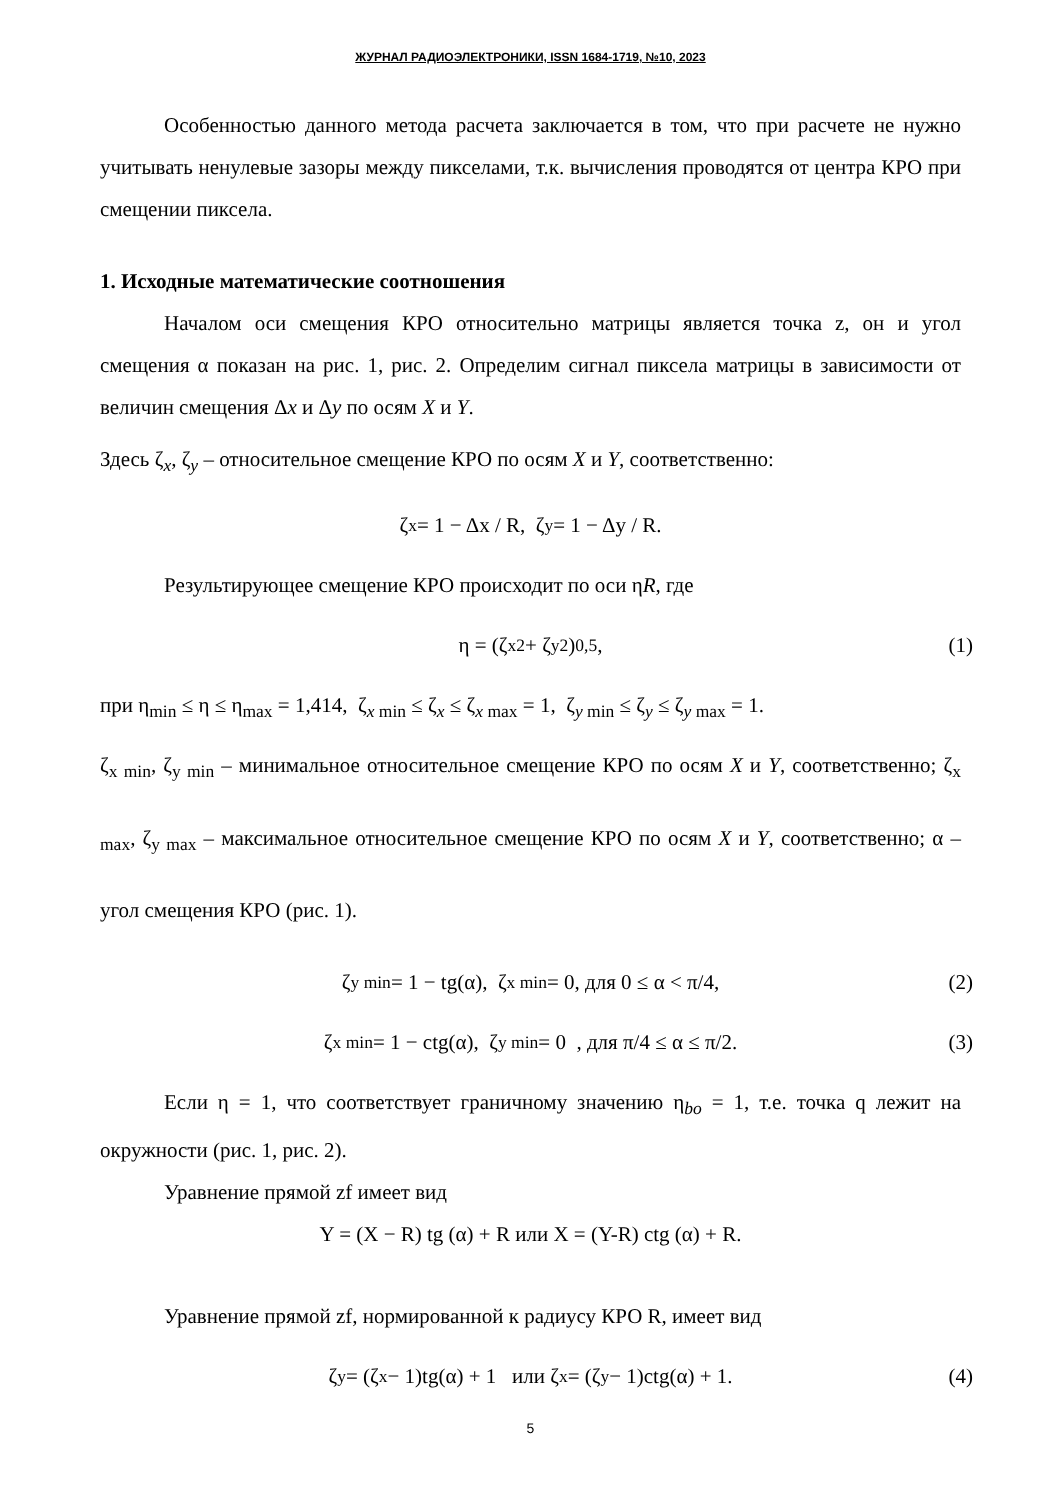ЖУРНАЛ РАДИОЭЛЕКТРОНИКИ, ISSN 1684-1719, №10, 2023
Особенностью данного метода расчета заключается в том, что при расчете не нужно учитывать ненулевые зазоры между пикселами, т.к. вычисления проводятся от центра КРО при смещении пиксела.
1. Исходные математические соотношения
Началом оси смещения КРО относительно матрицы является точка z, он и угол смещения α показан на рис. 1, рис. 2. Определим сигнал пиксела матрицы в зависимости от величин смещения Δx и Δy по осям X и Y.
Здесь ζ<sub>x</sub>, ζ<sub>y</sub> – относительное смещение КРО по осям X и Y, соответственно:
ζ<sub>x</sub> = 1 − Δx / R, ζ<sub>y</sub> = 1 − Δy / R.
Результирующее смещение КРО происходит по оси ηR, где
η = (ζ<sub>x</sub><sup>2</sup> + ζ<sub>y</sub><sup>2</sup>)<sup>0,5</sup>, (1)
при η<sub>min</sub> ≤ η ≤ η<sub>max</sub> = 1,414, ζ<sub>x min</sub> ≤ ζ<sub>x</sub> ≤ ζ<sub>x max</sub> = 1, ζ<sub>y min</sub> ≤ ζ<sub>y</sub> ≤ ζ<sub>y max</sub> = 1.
ζ<sub>x min</sub>, ζ<sub>y min</sub> – минимальное относительное смещение КРО по осям X и Y, соответственно; ζ<sub>x max</sub>, ζ<sub>y max</sub> – максимальное относительное смещение КРО по осям X и Y, соответственно; α – угол смещения КРО (рис. 1).
ζ<sub>y min</sub> = 1 − tg(α), ζ<sub>x min</sub> = 0, для 0 ≤ α < π/4, (2)
ζ<sub>x min</sub> = 1 − ctg(α), ζ<sub>y min</sub> = 0 , для π/4 ≤ α ≤ π/2. (3)
Если η = 1, что соответствует граничному значению η<sub>bo</sub> = 1, т.е. точка q лежит на окружности (рис. 1, рис. 2).
Уравнение прямой zf имеет вид
Y = (X − R) tg (α) + R или X = (Y-R) ctg (α) + R.
Уравнение прямой zf, нормированной к радиусу КРО R, имеет вид
ζ<sub>y</sub> = (ζ<sub>x</sub> − 1)tg(α) + 1 или ζ<sub>x</sub> = (ζ<sub>y</sub> − 1)ctg(α) + 1. (4)
5